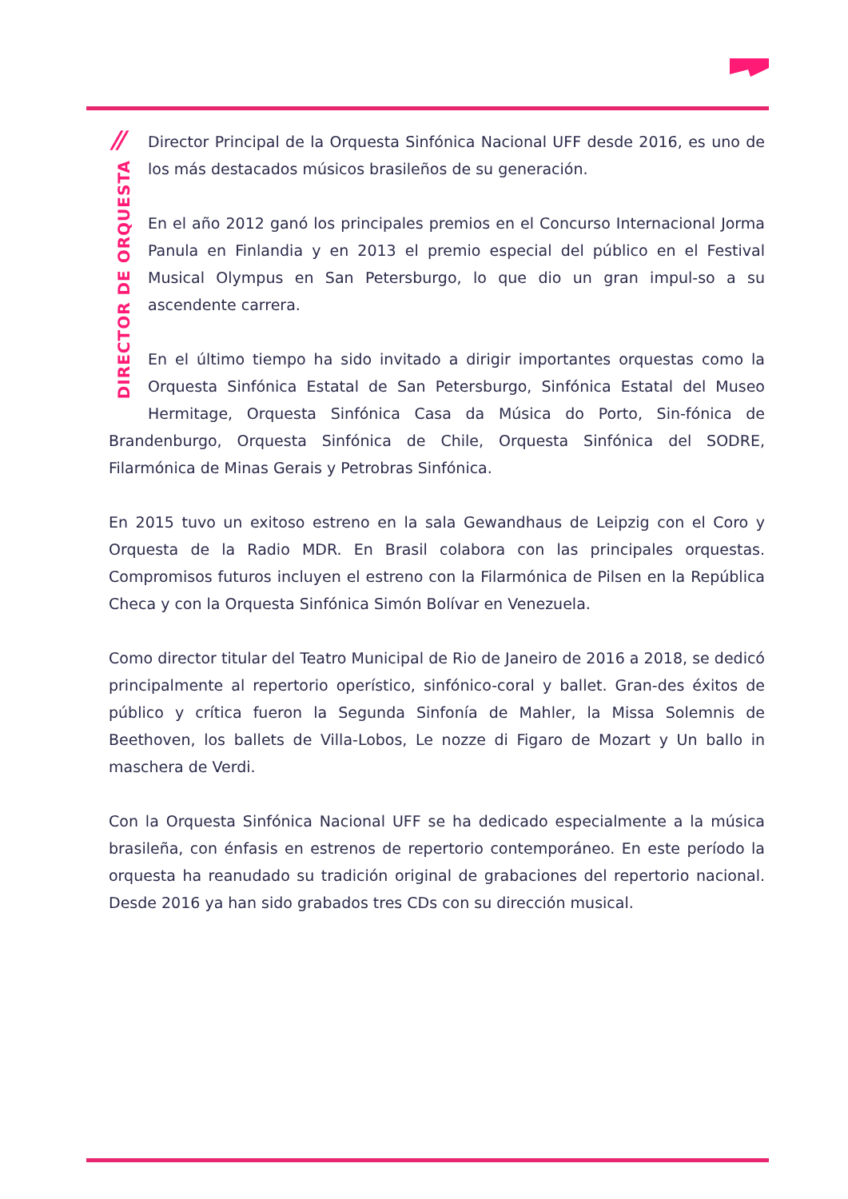//
DIRECTOR DE ORQUESTA
Director Principal de la Orquesta Sinfónica Nacional UFF desde 2016, es uno de los más destacados músicos brasileños de su generación.
En el año 2012 ganó los principales premios en el Concurso Internacional Jorma Panula en Finlandia y en 2013 el premio especial del público en el Festival Musical Olympus en San Petersburgo, lo que dio un gran impul-so a su ascendente carrera.
En el último tiempo ha sido invitado a dirigir importantes orquestas como la Orquesta Sinfónica Estatal de San Petersburgo, Sinfónica Estatal del Museo Hermitage, Orquesta Sinfónica Casa da Música do Porto, Sin-fónica de Brandenburgo, Orquesta Sinfónica de Chile, Orquesta Sinfónica del SODRE, Filarmónica de Minas Gerais y Petrobras Sinfónica.
En 2015 tuvo un exitoso estreno en la sala Gewandhaus de Leipzig con el Coro y Orquesta de la Radio MDR. En Brasil colabora con las principales orquestas. Compromisos futuros incluyen el estreno con la Filarmónica de Pilsen en la República Checa y con la Orquesta Sinfónica Simón Bolívar en Venezuela.
Como director titular del Teatro Municipal de Rio de Janeiro de 2016 a 2018, se dedicó principalmente al repertorio operístico, sinfónico-coral y ballet. Gran-des éxitos de público y crítica fueron la Segunda Sinfonía de Mahler, la Missa Solemnis de Beethoven, los ballets de Villa-Lobos, Le nozze di Figaro de Mozart y Un ballo in maschera de Verdi.
Con la Orquesta Sinfónica Nacional UFF se ha dedicado especialmente a la música brasileña, con énfasis en estrenos de repertorio contemporáneo. En este período la orquesta ha reanudado su tradición original de grabaciones del repertorio nacional. Desde 2016 ya han sido grabados tres CDs con su dirección musical.